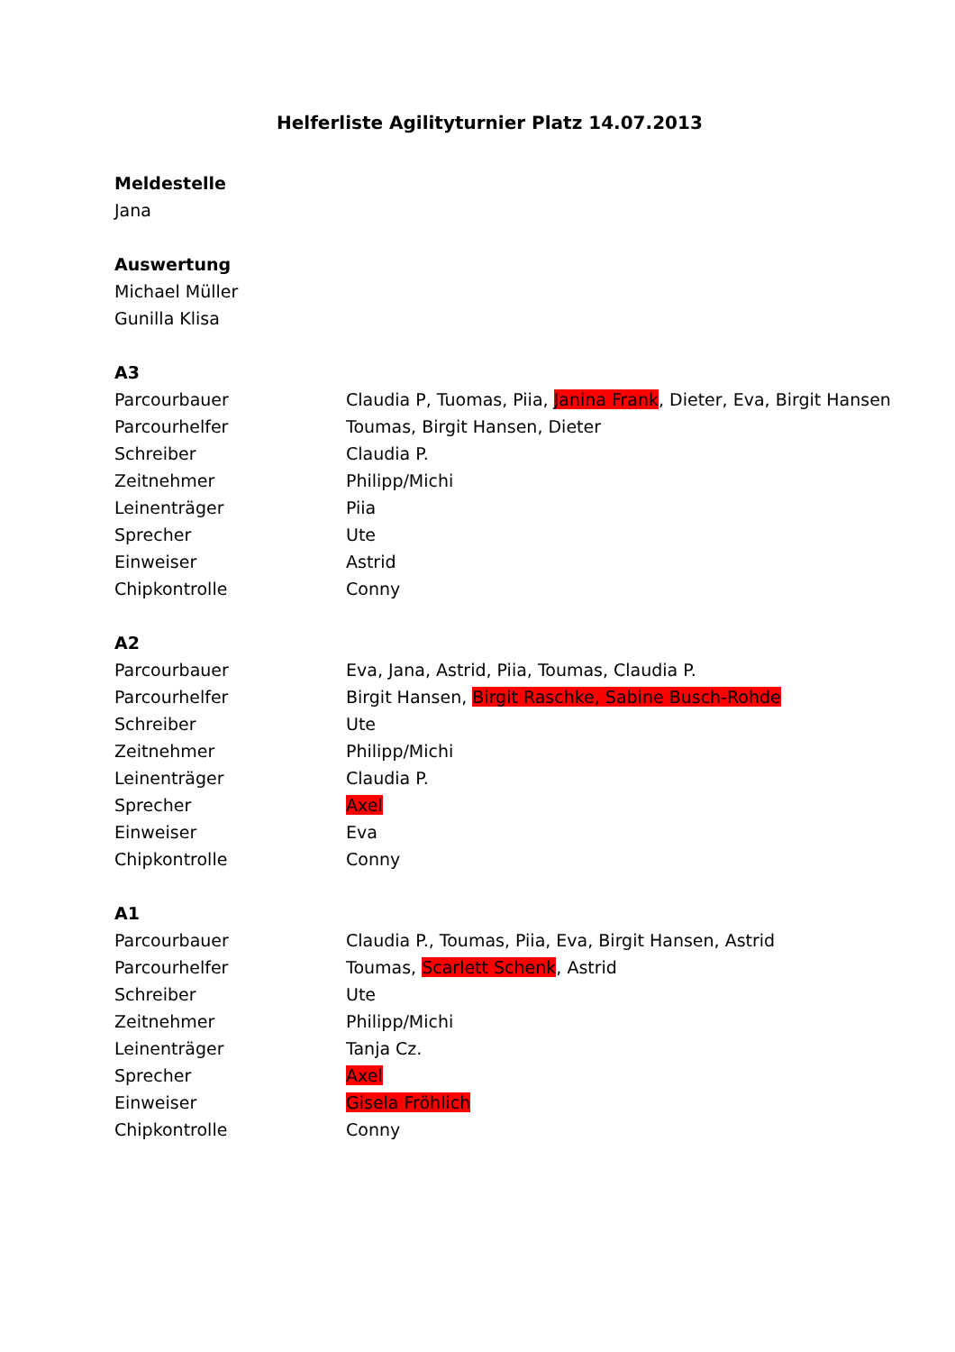Helferliste Agilityturnier Platz 14.07.2013
Meldestelle
Jana
Auswertung
Michael Müller
Gunilla Klisa
A3
| Parcourbauer | Claudia P, Tuomas, Piia, Janina Frank , Dieter, Eva, Birgit Hansen |
| Parcourhelfer | Toumas, Birgit Hansen, Dieter |
| Schreiber | Claudia P. |
| Zeitnehmer | Philipp/Michi |
| Leinenträger | Piia |
| Sprecher | Ute |
| Einweiser | Astrid |
| Chipkontrolle | Conny |
A2
| Parcourbauer | Eva, Jana, Astrid, Piia, Toumas, Claudia P. |
| Parcourhelfer | Birgit Hansen, Birgit Raschke, Sabine Busch-Rohde |
| Schreiber | Ute |
| Zeitnehmer | Philipp/Michi |
| Leinenträger | Claudia P. |
| Sprecher | Axel |
| Einweiser | Eva |
| Chipkontrolle | Conny |
A1
| Parcourbauer | Claudia P., Toumas, Piia, Eva, Birgit Hansen, Astrid |
| Parcourhelfer | Toumas, Scarlett Schenk , Astrid |
| Schreiber | Ute |
| Zeitnehmer | Philipp/Michi |
| Leinenträger | Tanja Cz. |
| Sprecher | Axel |
| Einweiser | Gisela Fröhlich |
| Chipkontrolle | Conny |